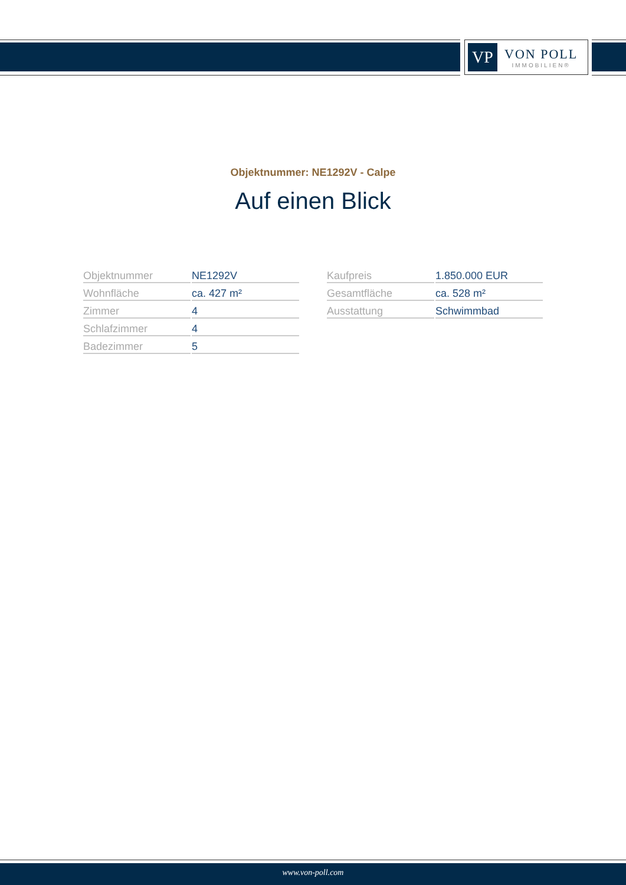VP
VON POLL
IMMOBILIEN®
Objektnummer: NE1292V - Calpe
Auf einen Blick
| Objektnummer | NE1292V |
| Wohnfläche | ca. 427 m² |
| Zimmer | 4 |
| Schlafzimmer | 4 |
| Badezimmer | 5 |
| Kaufpreis | 1.850.000 EUR |
| Gesamtfläche | ca. 528 m² |
| Ausstattung | Schwimmbad |
www.von-poll.com